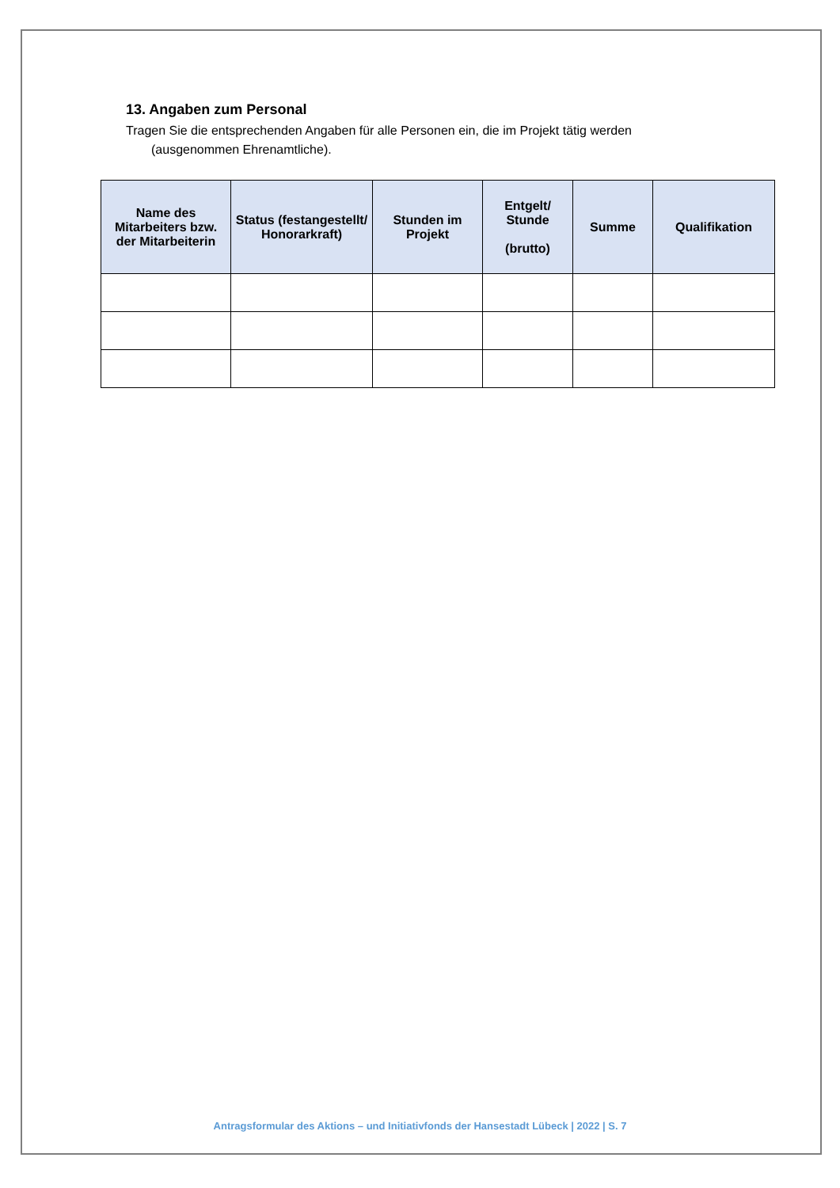13. Angaben zum Personal
Tragen Sie die entsprechenden Angaben für alle Personen ein, die im Projekt tätig werden
(ausgenommen Ehrenamtliche).
| Name des Mitarbeiters bzw. der Mitarbeiterin | Status (festangestellt/ Honorarkraft) | Stunden im Projekt | Entgelt/ Stunde (brutto) | Summe | Qualifikation |
| --- | --- | --- | --- | --- | --- |
Antragsformular des Aktions – und Initiativfonds der Hansestadt Lübeck | 2022 | S. 7